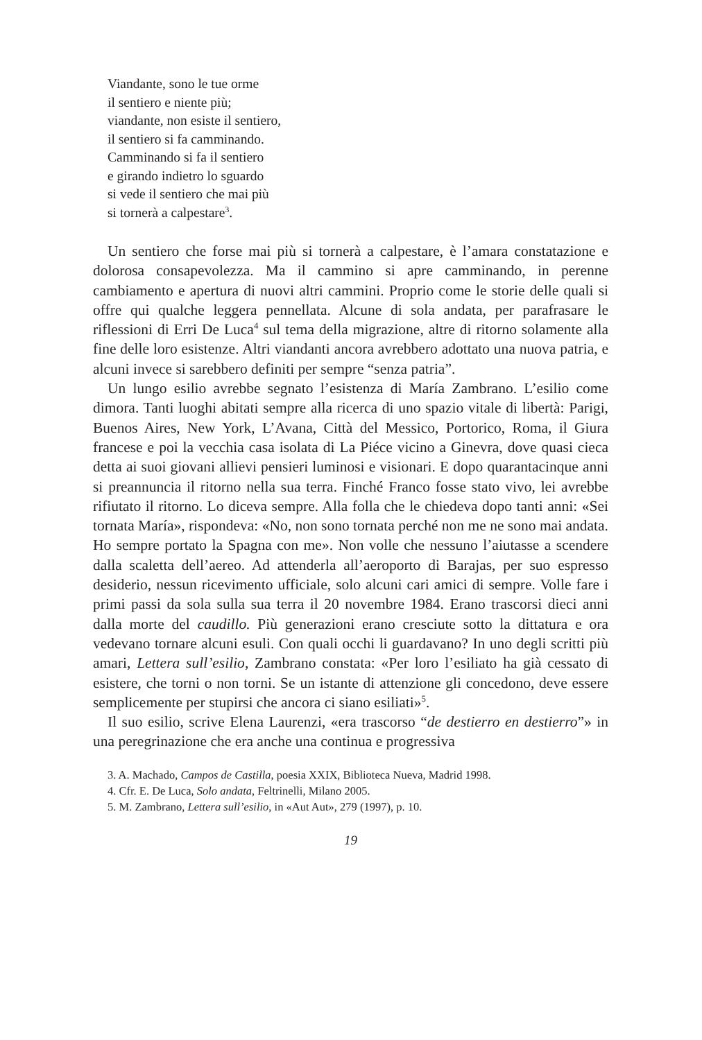Viandante, sono le tue orme
il sentiero e niente più;
viandante, non esiste il sentiero,
il sentiero si fa camminando.
Camminando si fa il sentiero
e girando indietro lo sguardo
si vede il sentiero che mai più
si tornerà a calpestare<sup>3</sup>.
Un sentiero che forse mai più si tornerà a calpestare, è l’amara constatazione e dolorosa consapevolezza. Ma il cammino si apre camminando, in perenne cambiamento e apertura di nuovi altri cammini. Proprio come le storie delle quali si offre qui qualche leggera pennellata. Alcune di sola andata, per parafrasare le riflessioni di Erri De Luca<sup>4</sup> sul tema della migrazione, altre di ritorno solamente alla fine delle loro esistenze. Altri viandanti ancora avrebbero adottato una nuova patria, e alcuni invece si sarebbero definiti per sempre “senza patria”.
Un lungo esilio avrebbe segnato l’esistenza di María Zambrano. L’esilio come dimora. Tanti luoghi abitati sempre alla ricerca di uno spazio vitale di libertà: Parigi, Buenos Aires, New York, L’Avana, Città del Messico, Portorico, Roma, il Giura francese e poi la vecchia casa isolata di La Piéce vicino a Ginevra, dove quasi cieca detta ai suoi giovani allievi pensieri luminosi e visionari. E dopo quarantacinque anni si preannuncia il ritorno nella sua terra. Finché Franco fosse stato vivo, lei avrebbe rifiutato il ritorno. Lo diceva sempre. Alla folla che le chiedeva dopo tanti anni: «Sei tornata María», rispondeva: «No, non sono tornata perché non me ne sono mai andata. Ho sempre portato la Spagna con me». Non volle che nessuno l’aiutasse a scendere dalla scaletta dell’aereo. Ad attenderla all’aeroporto di Barajas, per suo espresso desiderio, nessun ricevimento ufficiale, solo alcuni cari amici di sempre. Volle fare i primi passi da sola sulla sua terra il 20 novembre 1984. Erano trascorsi dieci anni dalla morte del caudillo. Più generazioni erano cresciute sotto la dittatura e ora vedevano tornare alcuni esuli. Con quali occhi li guardavano? In uno degli scritti più amari, Lettera sull’esilio, Zambrano constata: «Per loro l’esiliato ha già cessato di esistere, che torni o non torni. Se un istante di attenzione gli concedono, deve essere semplicemente per stupirsi che ancora ci siano esiliati»<sup>5</sup>.
Il suo esilio, scrive Elena Laurenzi, «era trascorso “de destierro en destierro”» in una peregrinazione che era anche una continua e progressiva
3. A. Machado, Campos de Castilla, poesia XXIX, Biblioteca Nueva, Madrid 1998.
4. Cfr. E. De Luca, Solo andata, Feltrinelli, Milano 2005.
5. M. Zambrano, Lettera sull’esilio, in «Aut Aut», 279 (1997), p. 10.
19